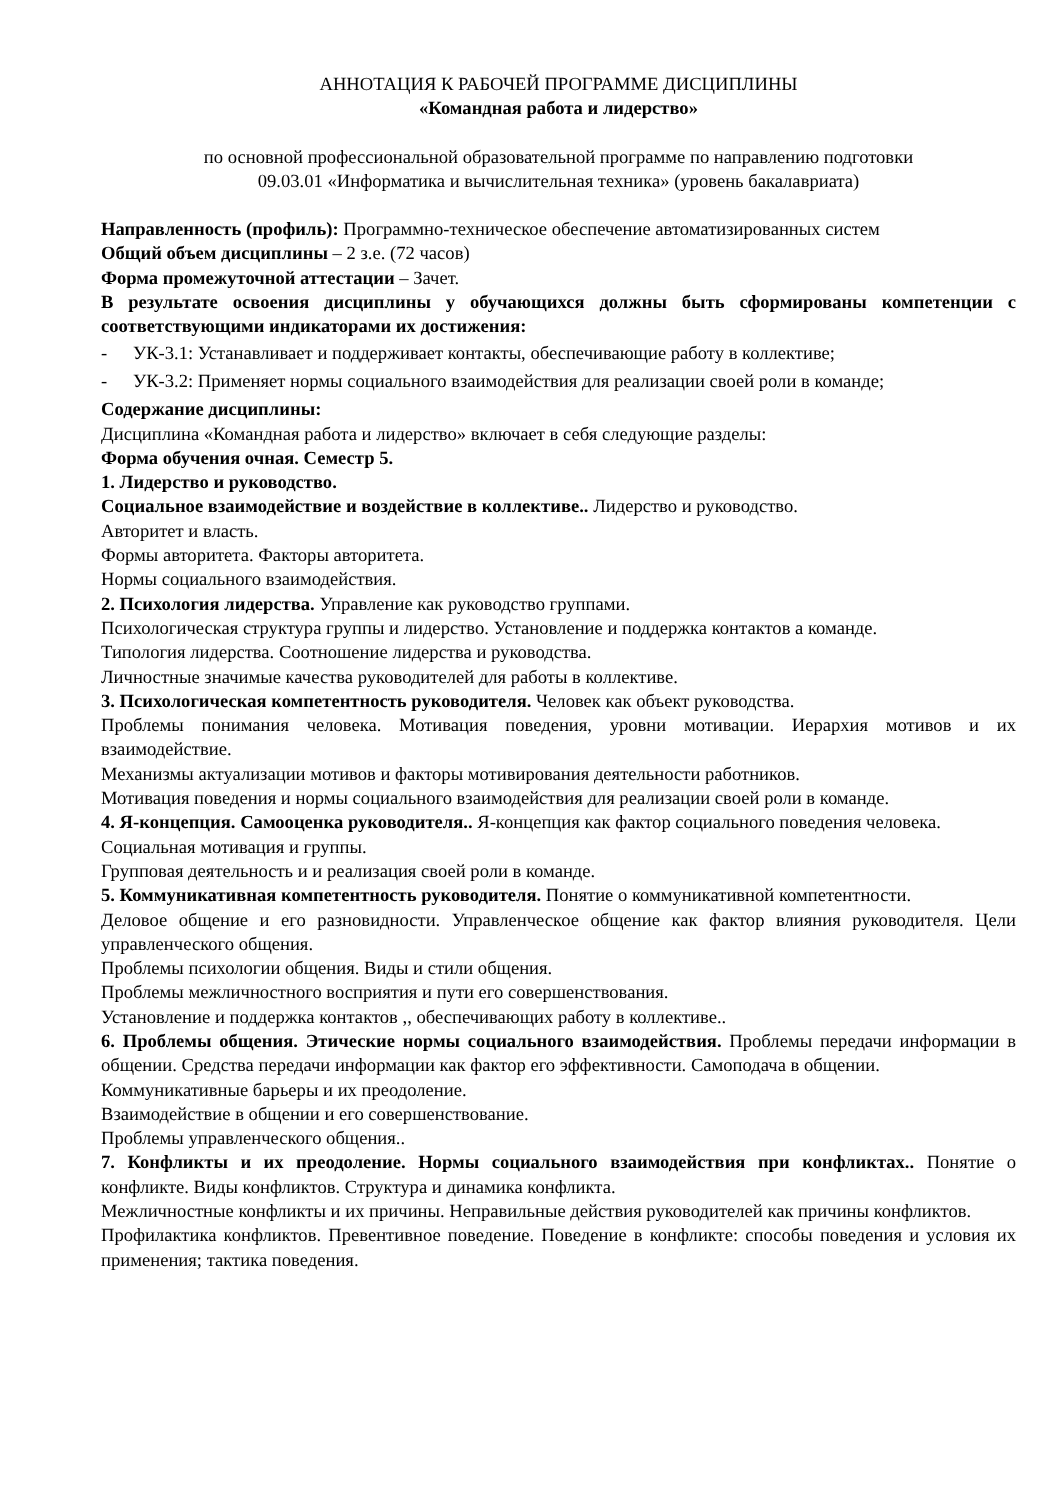АННОТАЦИЯ К РАБОЧЕЙ ПРОГРАММЕ ДИСЦИПЛИНЫ
«Командная работа и лидерство»
по основной профессиональной образовательной программе по направлению подготовки
09.03.01 «Информатика и вычислительная техника» (уровень бакалавриата)
Направленность (профиль): Программно-техническое обеспечение автоматизированных систем
Общий объем дисциплины – 2 з.е. (72 часов)
Форма промежуточной аттестации – Зачет.
В результате освоения дисциплины у обучающихся должны быть сформированы компетенции с соответствующими индикаторами их достижения:
- УК-3.1: Устанавливает и поддерживает контакты, обеспечивающие работу в коллективе;
- УК-3.2: Применяет нормы социального взаимодействия для реализации своей роли в команде;
Содержание дисциплины:
Дисциплина «Командная работа и лидерство» включает в себя следующие разделы:
Форма обучения очная. Семестр 5.
1. Лидерство и руководство.
Социальное взаимодействие и воздействие в коллективе.. Лидерство и руководство.
Авторитет и власть.
Формы авторитета. Факторы авторитета.
Нормы социального взаимодействия.
2. Психология лидерства. Управление как руководство группами.
Психологическая структура группы и лидерство. Установление и поддержка контактов а команде.
Типология лидерства. Соотношение лидерства и руководства.
Личностные значимые качества руководителей для работы в коллективе.
3. Психологическая компетентность руководителя. Человек как объект руководства.
Проблемы понимания человека. Мотивация поведения, уровни мотивации. Иерархия мотивов и их взаимодействие.
Механизмы актуализации мотивов и факторы мотивирования деятельности работников.
Мотивация поведения и нормы социального взаимодействия для реализации своей роли в команде.
4. Я-концепция. Самооценка руководителя.. Я-концепция как фактор социального поведения человека.
Социальная мотивация и группы.
Групповая деятельность и и реализация своей роли в команде.
5. Коммуникативная компетентность руководителя. Понятие о коммуникативной компетентности.
Деловое общение и его разновидности. Управленческое общение как фактор влияния руководителя. Цели управленческого общения.
Проблемы психологии общения. Виды и стили общения.
Проблемы межличностного восприятия и пути его совершенствования.
Установление и поддержка контактов ,, обеспечивающих работу в коллективе..
6. Проблемы общения. Этические нормы социального взаимодействия. Проблемы передачи информации в общении. Средства передачи информации как фактор его эффективности. Самоподача в общении.
Коммуникативные барьеры и их преодоление.
Взаимодействие в общении и его совершенствование.
Проблемы управленческого общения..
7. Конфликты и их преодоление. Нормы социального взаимодействия при конфликтах.. Понятие о конфликте. Виды конфликтов. Структура и динамика конфликта.
Межличностные конфликты и их причины. Неправильные действия руководителей как причины конфликтов.
Профилактика конфликтов. Превентивное поведение. Поведение в конфликте: способы поведения и условия их применения; тактика поведения.